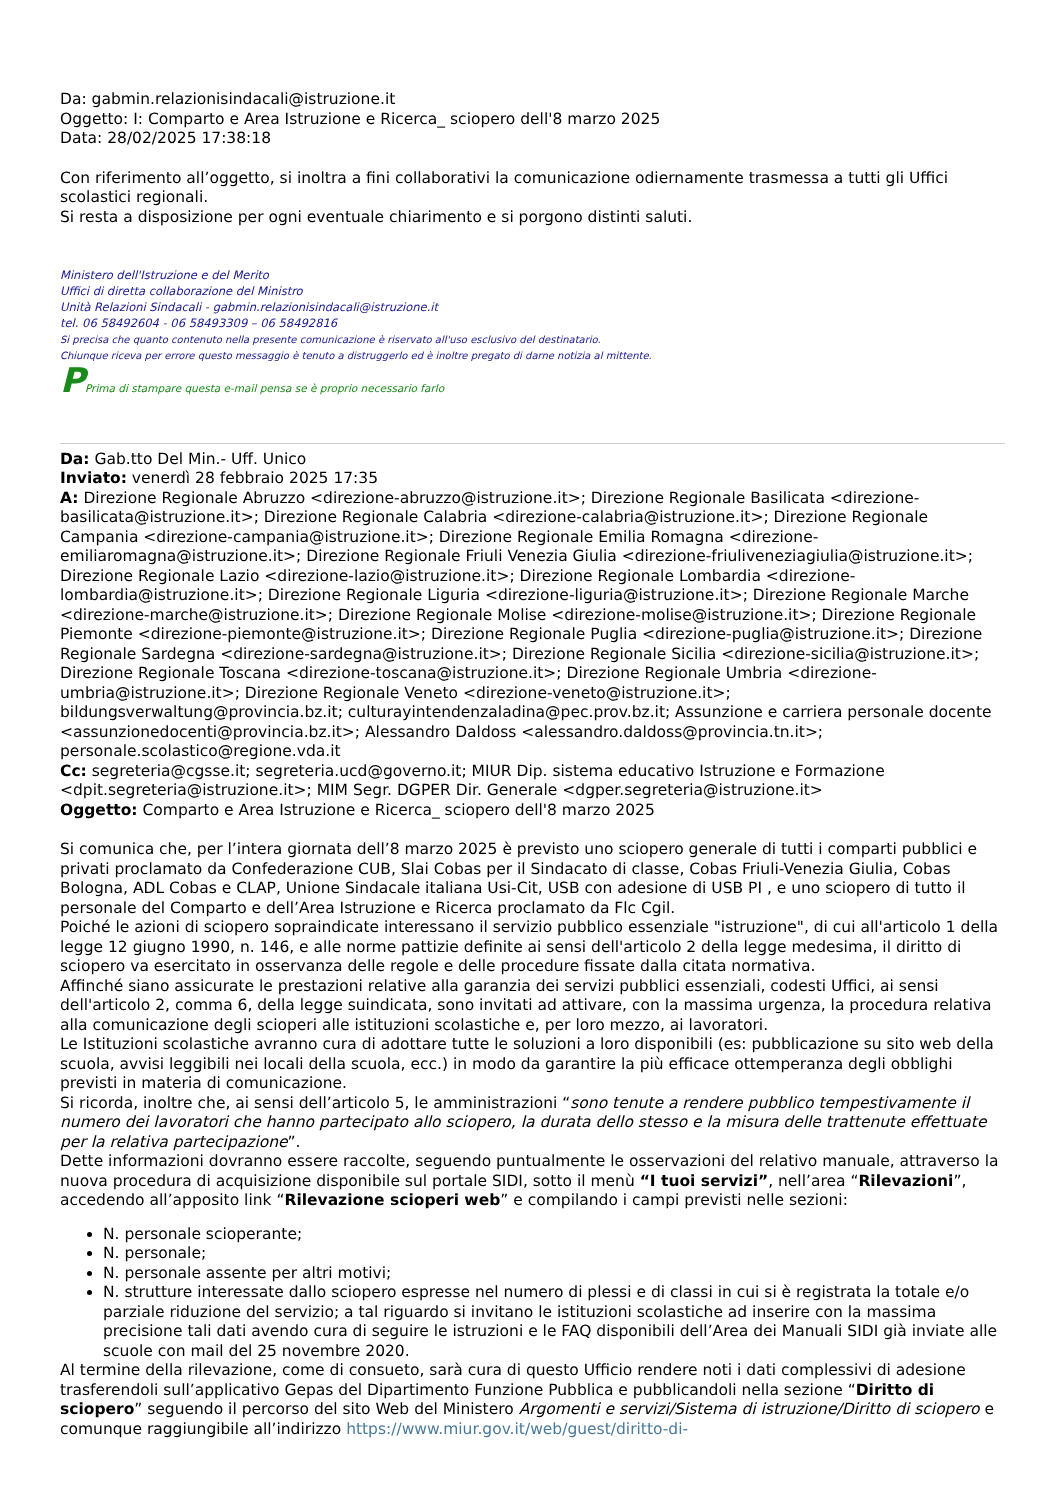Da: gabmin.relazionisindacali@istruzione.it
Oggetto: I: Comparto e Area Istruzione e Ricerca_ sciopero dell'8 marzo 2025
Data: 28/02/2025 17:38:18
Con riferimento all’oggetto, si inoltra a fini collaborativi la comunicazione odiernamente trasmessa a tutti gli Uffici scolastici regionali.
Si resta a disposizione per ogni eventuale chiarimento e si porgono distinti saluti.
Ministero dell'Istruzione e del Merito
Uffici di diretta collaborazione del Ministro
Unità Relazioni Sindacali - gabmin.relazionisindacali@istruzione.it
tel. 06 58492604 - 06 58493309 – 06 58492816
Si precisa che quanto contenuto nella presente comunicazione è riservato all'uso esclusivo del destinatario.
Chiunque riceva per errore questo messaggio è tenuto a distruggerlo ed è inoltre pregato di darne notizia al mittente.
PPrima di stampare questa e-mail pensa se è proprio necessario farlo
Da: Gab.tto Del Min.- Uff. Unico
Inviato: venerdì 28 febbraio 2025 17:35
A: Direzione Regionale Abruzzo <direzione-abruzzo@istruzione.it>; Direzione Regionale Basilicata <direzione-basilicata@istruzione.it>; Direzione Regionale Calabria <direzione-calabria@istruzione.it>; Direzione Regionale Campania <direzione-campania@istruzione.it>; Direzione Regionale Emilia Romagna <direzione-emiliaromagna@istruzione.it>; Direzione Regionale Friuli Venezia Giulia <direzione-friuliveneziagiulia@istruzione.it>; Direzione Regionale Lazio <direzione-lazio@istruzione.it>; Direzione Regionale Lombardia <direzione-lombardia@istruzione.it>; Direzione Regionale Liguria <direzione-liguria@istruzione.it>; Direzione Regionale Marche <direzione-marche@istruzione.it>; Direzione Regionale Molise <direzione-molise@istruzione.it>; Direzione Regionale Piemonte <direzione-piemonte@istruzione.it>; Direzione Regionale Puglia <direzione-puglia@istruzione.it>; Direzione Regionale Sardegna <direzione-sardegna@istruzione.it>; Direzione Regionale Sicilia <direzione-sicilia@istruzione.it>; Direzione Regionale Toscana <direzione-toscana@istruzione.it>; Direzione Regionale Umbria <direzione-umbria@istruzione.it>; Direzione Regionale Veneto <direzione-veneto@istruzione.it>; bildungsverwaltung@provincia.bz.it; culturayintendenzaladina@pec.prov.bz.it; Assunzione e carriera personale docente <assunzionedocenti@provincia.bz.it>; Alessandro Daldoss <alessandro.daldoss@provincia.tn.it>; personale.scolastico@regione.vda.it
Cc: segreteria@cgsse.it; segreteria.ucd@governo.it; MIUR Dip. sistema educativo Istruzione e Formazione <dpit.segreteria@istruzione.it>; MIM Segr. DGPER Dir. Generale <dgper.segreteria@istruzione.it>
Oggetto: Comparto e Area Istruzione e Ricerca_ sciopero dell'8 marzo 2025
Si comunica che, per l’intera giornata dell’8 marzo 2025 è previsto uno sciopero generale di tutti i comparti pubblici e privati proclamato da Confederazione CUB, Slai Cobas per il Sindacato di classe, Cobas Friuli-Venezia Giulia, Cobas Bologna, ADL Cobas e CLAP, Unione Sindacale italiana Usi-Cit, USB con adesione di USB PI , e uno sciopero di tutto il personale del Comparto e dell’Area Istruzione e Ricerca proclamato da Flc Cgil.
Poiché le azioni di sciopero sopraindicate interessano il servizio pubblico essenziale "istruzione", di cui all'articolo 1 della legge 12 giugno 1990, n. 146, e alle norme pattizie definite ai sensi dell'articolo 2 della legge medesima, il diritto di sciopero va esercitato in osservanza delle regole e delle procedure fissate dalla citata normativa.
Affinché siano assicurate le prestazioni relative alla garanzia dei servizi pubblici essenziali, codesti Uffici, ai sensi dell'articolo 2, comma 6, della legge suindicata, sono invitati ad attivare, con la massima urgenza, la procedura relativa alla comunicazione degli scioperi alle istituzioni scolastiche e, per loro mezzo, ai lavoratori.
Le Istituzioni scolastiche avranno cura di adottare tutte le soluzioni a loro disponibili (es: pubblicazione su sito web della scuola, avvisi leggibili nei locali della scuola, ecc.) in modo da garantire la più efficace ottemperanza degli obblighi previsti in materia di comunicazione.
Si ricorda, inoltre che, ai sensi dell’articolo 5, le amministrazioni “sono tenute a rendere pubblico tempestivamente il numero dei lavoratori che hanno partecipato allo sciopero, la durata dello stesso e la misura delle trattenute effettuate per la relativa partecipazione”.
Dette informazioni dovranno essere raccolte, seguendo puntualmente le osservazioni del relativo manuale, attraverso la nuova procedura di acquisizione disponibile sul portale SIDI, sotto il menù “I tuoi servizi”, nell’area “Rilevazioni”, accedendo all’apposito link “Rilevazione scioperi web” e compilando i campi previsti nelle sezioni:
N. personale scioperante;
N. personale;
N. personale assente per altri motivi;
N. strutture interessate dallo sciopero espresse nel numero di plessi e di classi in cui si è registrata la totale e/o parziale riduzione del servizio; a tal riguardo si invitano le istituzioni scolastiche ad inserire con la massima precisione tali dati avendo cura di seguire le istruzioni e le FAQ disponibili dell’Area dei Manuali SIDI già inviate alle scuole con mail del 25 novembre 2020.
Al termine della rilevazione, come di consueto, sarà cura di questo Ufficio rendere noti i dati complessivi di adesione trasferendoli sull’applicativo Gepas del Dipartimento Funzione Pubblica e pubblicandoli nella sezione “Diritto di sciopero” seguendo il percorso del sito Web del Ministero Argomenti e servizi/Sistema di istruzione/Diritto di sciopero e comunque raggiungibile all’indirizzo https://www.miur.gov.it/web/guest/diritto-di-